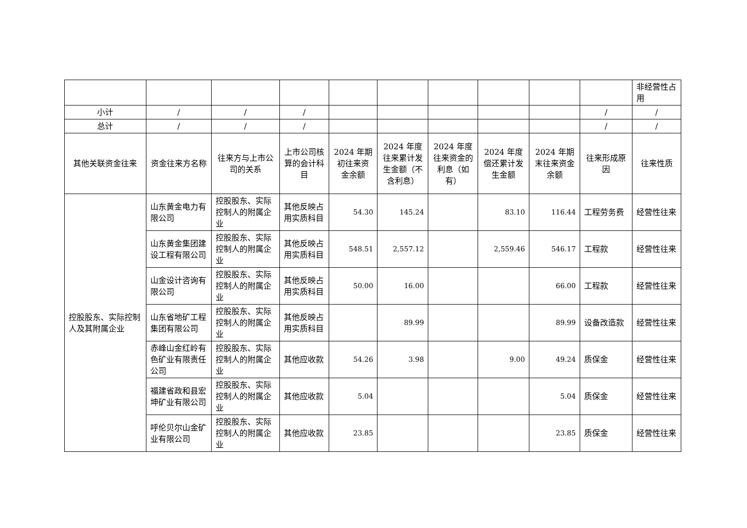| | | | | | | | | | | 非经营性占用 |
| 小计 | / | / | / | | | | | | / | / |
| 总计 | / | / | / | | | | | | / | / |
| 其他关联资金往来 | 资金往来方名称 | 往来方与上市公司的关系 | 上市公司核算的会计科目 | 2024 年期初往来资金余额 | 2024 年度往来累计发生金额（不含利息） | 2024 年度往来资金的利息（如有） | 2024 年度偿还累计发生金额 | 2024 年期末往来资金余额 | 往来形成原因 | 往来性质 |
| 控股股东、实际控制人及其附属企业 | 山东黄金电力有限公司 | 控股股东、实际控制人的附属企业 | 其他反映占用实质科目 | 54.30 | 145.24 | | 83.10 | 116.44 | 工程劳务费 | 经营性往来 |
| | 山东黄金集团建设工程有限公司 | 控股股东、实际控制人的附属企业 | 其他反映占用实质科目 | 548.51 | 2,557.12 | | 2,559.46 | 546.17 | 工程款 | 经营性往来 |
| | 山金设计咨询有限公司 | 控股股东、实际控制人的附属企业 | 其他反映占用实质科目 | 50.00 | 16.00 | | | 66.00 | 工程款 | 经营性往来 |
| | 山东省地矿工程集团有限公司 | 控股股东、实际控制人的附属企业 | 其他反映占用实质科目 | | 89.99 | | | 89.99 | 设备改造款 | 经营性往来 |
| | 赤峰山金红岭有色矿业有限责任公司 | 控股股东、实际控制人的附属企业 | 其他应收款 | 54.26 | 3.98 | | 9.00 | 49.24 | 质保金 | 经营性往来 |
| | 福建省政和县宏坤矿业有限公司 | 控股股东、实际控制人的附属企业 | 其他应收款 | 5.04 | | | | 5.04 | 质保金 | 经营性往来 |
| | 呼伦贝尔山金矿业有限公司 | 控股股东、实际控制人的附属企业 | 其他应收款 | 23.85 | | | | 23.85 | 质保金 | 经营性往来 |